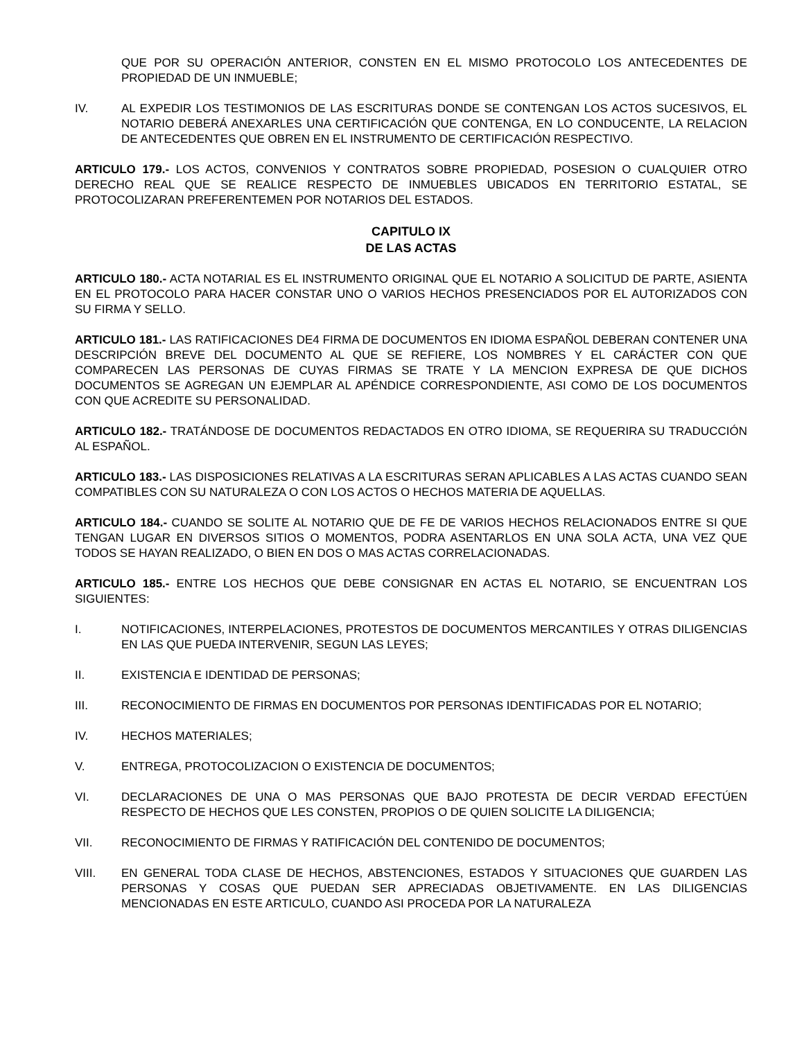QUE POR SU OPERACIÓN ANTERIOR, CONSTEN EN EL MISMO PROTOCOLO LOS ANTECEDENTES DE PROPIEDAD DE UN INMUEBLE;
IV. AL EXPEDIR LOS TESTIMONIOS DE LAS ESCRITURAS DONDE SE CONTENGAN LOS ACTOS SUCESIVOS, EL NOTARIO DEBERÁ ANEXARLES UNA CERTIFICACIÓN QUE CONTENGA, EN LO CONDUCENTE, LA RELACION DE ANTECEDENTES QUE OBREN EN EL INSTRUMENTO DE CERTIFICACIÓN RESPECTIVO.
ARTICULO 179.- LOS ACTOS, CONVENIOS Y CONTRATOS SOBRE PROPIEDAD, POSESION O CUALQUIER OTRO DERECHO REAL QUE SE REALICE RESPECTO DE INMUEBLES UBICADOS EN TERRITORIO ESTATAL, SE PROTOCOLIZARAN PREFERENTEMEN POR NOTARIOS DEL ESTADOS.
CAPITULO IX
DE LAS ACTAS
ARTICULO 180.- ACTA NOTARIAL ES EL INSTRUMENTO ORIGINAL QUE EL NOTARIO A SOLICITUD DE PARTE, ASIENTA EN EL PROTOCOLO PARA HACER CONSTAR UNO O VARIOS HECHOS PRESENCIADOS POR EL AUTORIZADOS CON SU FIRMA Y SELLO.
ARTICULO 181.- LAS RATIFICACIONES DE4 FIRMA DE DOCUMENTOS EN IDIOMA ESPAÑOL DEBERAN CONTENER UNA DESCRIPCIÓN BREVE DEL DOCUMENTO AL QUE SE REFIERE, LOS NOMBRES Y EL CARÁCTER CON QUE COMPARECEN LAS PERSONAS DE CUYAS FIRMAS SE TRATE Y LA MENCION EXPRESA DE QUE DICHOS DOCUMENTOS SE AGREGAN UN EJEMPLAR AL APÉNDICE CORRESPONDIENTE, ASI COMO DE LOS DOCUMENTOS CON QUE ACREDITE SU PERSONALIDAD.
ARTICULO 182.- TRATÁNDOSE DE DOCUMENTOS REDACTADOS EN OTRO IDIOMA, SE REQUERIRA SU TRADUCCIÓN AL ESPAÑOL.
ARTICULO 183.- LAS DISPOSICIONES RELATIVAS A LA ESCRITURAS SERAN APLICABLES A LAS ACTAS CUANDO SEAN COMPATIBLES CON SU NATURALEZA O CON LOS ACTOS O HECHOS MATERIA DE AQUELLAS.
ARTICULO 184.- CUANDO SE SOLITE AL NOTARIO QUE DE FE DE VARIOS HECHOS RELACIONADOS ENTRE SI QUE TENGAN LUGAR EN DIVERSOS SITIOS O MOMENTOS, PODRA ASENTARLOS EN UNA SOLA ACTA, UNA VEZ QUE TODOS SE HAYAN REALIZADO, O BIEN EN DOS O MAS ACTAS CORRELACIONADAS.
ARTICULO 185.- ENTRE LOS HECHOS QUE DEBE CONSIGNAR EN ACTAS EL NOTARIO, SE ENCUENTRAN LOS SIGUIENTES:
I. NOTIFICACIONES, INTERPELACIONES, PROTESTOS DE DOCUMENTOS MERCANTILES Y OTRAS DILIGENCIAS EN LAS QUE PUEDA INTERVENIR, SEGUN LAS LEYES;
II. EXISTENCIA E IDENTIDAD DE PERSONAS;
III. RECONOCIMIENTO DE FIRMAS EN DOCUMENTOS POR PERSONAS IDENTIFICADAS POR EL NOTARIO;
IV. HECHOS MATERIALES;
V. ENTREGA, PROTOCOLIZACION O EXISTENCIA DE DOCUMENTOS;
VI. DECLARACIONES DE UNA O MAS PERSONAS QUE BAJO PROTESTA DE DECIR VERDAD EFECTÚEN RESPECTO DE HECHOS QUE LES CONSTEN, PROPIOS O DE QUIEN SOLICITE LA DILIGENCIA;
VII. RECONOCIMIENTO DE FIRMAS Y RATIFICACIÓN DEL CONTENIDO DE DOCUMENTOS;
VIII. EN GENERAL TODA CLASE DE HECHOS, ABSTENCIONES, ESTADOS Y SITUACIONES QUE GUARDEN LAS PERSONAS Y COSAS QUE PUEDAN SER APRECIADAS OBJETIVAMENTE. EN LAS DILIGENCIAS MENCIONADAS EN ESTE ARTICULO, CUANDO ASI PROCEDA POR LA NATURALEZA